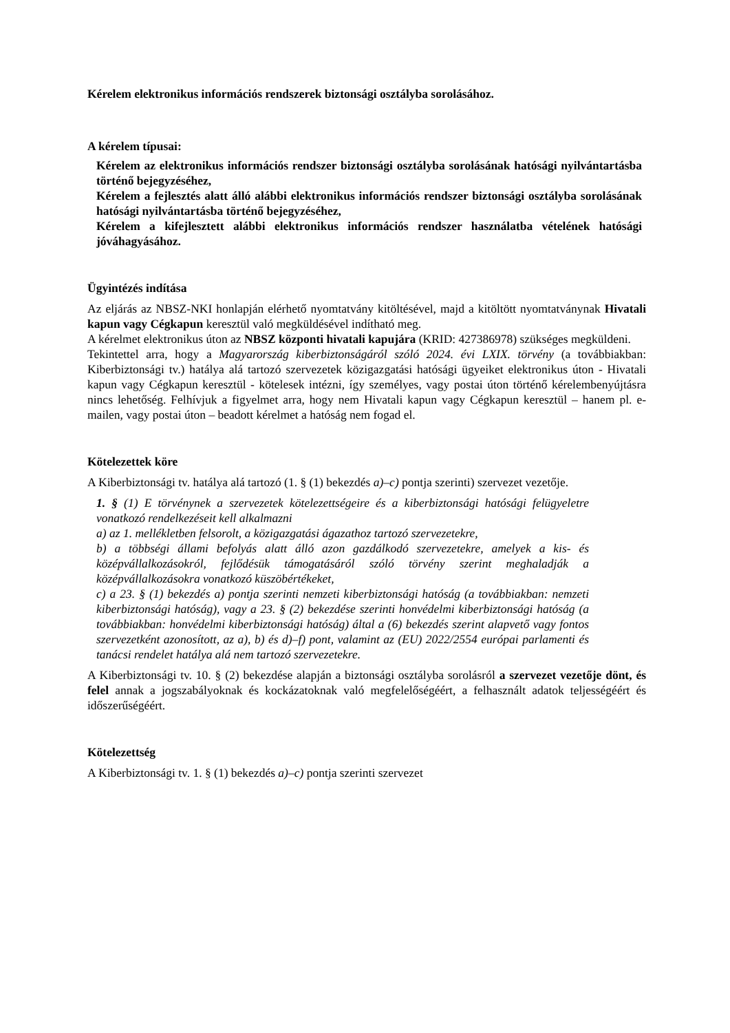Kérelem elektronikus információs rendszerek biztonsági osztályba sorolásához.
A kérelem típusai:
Kérelem az elektronikus információs rendszer biztonsági osztályba sorolásának hatósági nyilvántartásba történő bejegyzéséhez,
Kérelem a fejlesztés alatt álló alábbi elektronikus információs rendszer biztonsági osztályba sorolásának hatósági nyilvántartásba történő bejegyzéséhez,
Kérelem a kifejlesztett alábbi elektronikus információs rendszer használatba vételének hatósági jóváhagyásához.
Ügyintézés indítása
Az eljárás az NBSZ-NKI honlapján elérhető nyomtatvány kitöltésével, majd a kitöltött nyomtatványnak Hivatali kapun vagy Cégkapun keresztül való megküldésével indítható meg.
A kérelmet elektronikus úton az NBSZ központi hivatali kapujára (KRID: 427386978) szükséges megküldeni.
Tekintettel arra, hogy a Magyarország kiberbiztonságáról szóló 2024. évi LXIX. törvény (a továbbiakban: Kiberbiztonsági tv.) hatálya alá tartozó szervezetek közigazgatási hatósági ügyeiket elektronikus úton - Hivatali kapun vagy Cégkapun keresztül - kötelesek intézni, így személyes, vagy postai úton történő kérelembenyújtásra nincs lehetőség. Felhívjuk a figyelmet arra, hogy nem Hivatali kapun vagy Cégkapun keresztül – hanem pl. e-mailen, vagy postai úton – beadott kérelmet a hatóság nem fogad el.
Kötelezettek köre
A Kiberbiztonsági tv. hatálya alá tartozó (1. § (1) bekezdés a)–c) pontja szerinti) szervezet vezetője.
1. § (1) E törvénynek a szervezetek kötelezettségeire és a kiberbiztonsági hatósági felügyeletre vonatkozó rendelkezéseit kell alkalmazni
a) az 1. mellékletben felsorolt, a közigazgatási ágazathoz tartozó szervezetekre,
b) a többségi állami befolyás alatt álló azon gazdálkodó szervezetekre, amelyek a kis- és középvállalkozásokról, fejlődésük támogatásáról szóló törvény szerint meghaladják a középvállalkozásokra vonatkozó küszöbértékeket,
c) a 23. § (1) bekezdés a) pontja szerinti nemzeti kiberbiztonsági hatóság (a továbbiakban: nemzeti kiberbiztonsági hatóság), vagy a 23. § (2) bekezdése szerinti honvédelmi kiberbiztonsági hatóság (a továbbiakban: honvédelmi kiberbiztonsági hatóság) által a (6) bekezdés szerint alapvető vagy fontos szervezetként azonosított, az a), b) és d)–f) pont, valamint az (EU) 2022/2554 európai parlamenti és tanácsi rendelet hatálya alá nem tartozó szervezetekre.
A Kiberbiztonsági tv. 10. § (2) bekezdése alapján a biztonsági osztályba sorolásról a szervezet vezetője dönt, és felel annak a jogszabályoknak és kockázatoknak való megfelelőségéért, a felhasznált adatok teljességéért és időszerűségéért.
Kötelezettség
A Kiberbiztonsági tv. 1. § (1) bekezdés a)–c) pontja szerinti szervezet